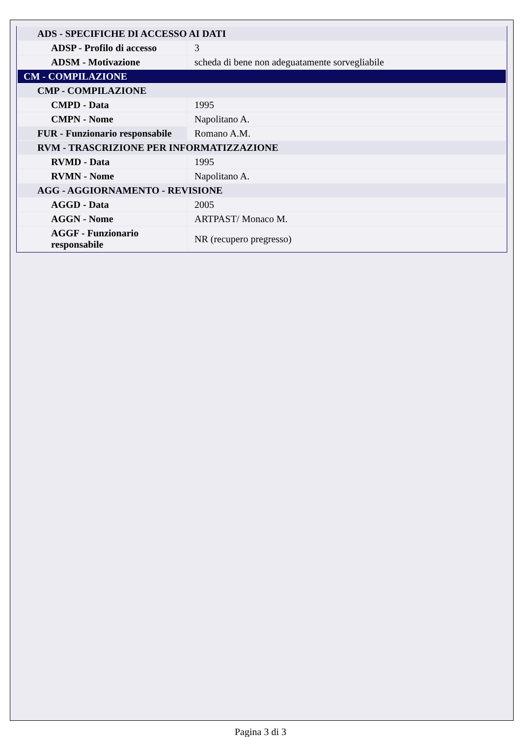| ADS - SPECIFICHE DI ACCESSO AI DATI | |
| ADSP - Profilo di accesso | 3 |
| ADSM - Motivazione | scheda di bene non adeguatamente sorvegliabile |
| CM - COMPILAZIONE | |
| CMP - COMPILAZIONE | |
| CMPD - Data | 1995 |
| CMPN - Nome | Napolitano A. |
| FUR - Funzionario responsabile | Romano A.M. |
| RVM - TRASCRIZIONE PER INFORMATIZZAZIONE | |
| RVMD - Data | 1995 |
| RVMN - Nome | Napolitano A. |
| AGG - AGGIORNAMENTO - REVISIONE | |
| AGGD - Data | 2005 |
| AGGN - Nome | ARTPAST/ Monaco M. |
| AGGF - Funzionario responsabile | NR (recupero pregresso) |
Pagina 3 di 3